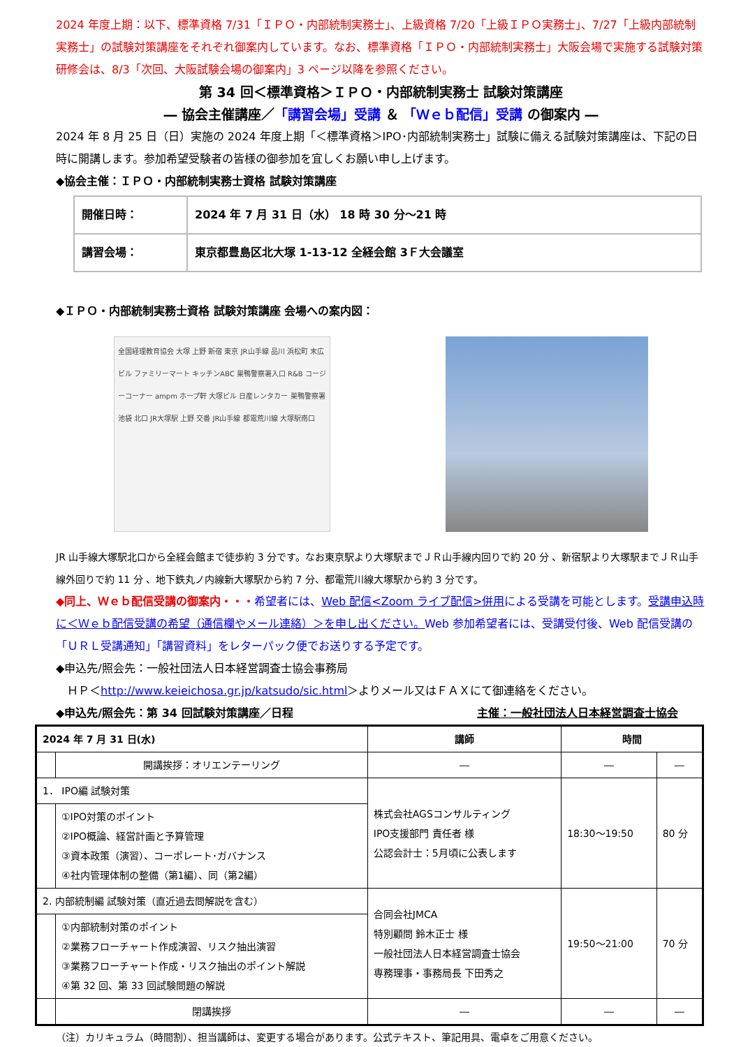2024 年度上期：以下、標準資格 7/31「ＩＰＯ・内部統制実務士」、上級資格 7/20「上級ＩＰＯ実務士」、7/27「上級内部統制実務士」の試験対策講座をそれぞれ御案内しています。なお、標準資格「ＩＰＯ・内部統制実務士」大阪会場で実施する試験対策研修会は、8/3「次回、大阪試験会場の御案内」3 ページ以降を参照ください。
第 34 回＜標準資格＞ＩＰＯ・内部統制実務士 試験対策講座
― 協会主催講座／「講習会場」受講 ＆ 「Ｗｅｂ配信」受講 の御案内 ―
2024 年 8 月 25 日（日）実施の 2024 年度上期「＜標準資格＞IPO･内部統制実務士」試験に備える試験対策講座は、下記の日時に開講します。参加希望受験者の皆様の御参加を宜しくお願い申し上げます。
◆協会主催：ＩＰＯ・内部統制実務士資格 試験対策講座
| 開催日時： | 2024 年 7 月 31 日（水） 18 時 30 分～21 時 |
| 講習会場： | 東京都豊島区北大塚 1-13-12 全経会館 3Ｆ大会議室 |
◆ＩＰＯ・内部統制実務士資格 試験対策講座 会場への案内図：
全国経理教育協会 大塚 上野 新宿 東京 JR山手線 品川 浜松町 末広ビル ファミリーマート キッチンABC 巣鴨警察署入口 R&B コージーコーナー ampm ホープ軒 大塚ビル 日産レンタカー 巣鴨警察署 池袋 北口 JR大塚駅 上野 交番 JR山手線 都電荒川線 大塚駅南口
JR 山手線大塚駅北口から全経会館まで徒歩約 3 分です。なお東京駅より大塚駅までＪＲ山手線内回りで約 20 分 、新宿駅より大塚駅までＪＲ山手線外回りで約 11 分 、地下鉄丸ノ内線新大塚駅から約 7 分、都電荒川線大塚駅から約 3 分です。
◆同上、Ｗｅｂ配信受講の御案内・・・希望者には、Web 配信<Zoom ライブ配信>併用による受講を可能とします。受講申込時に＜Ｗｅｂ配信受講の希望（通信欄やメール連絡）＞を申し出ください。Web 参加希望者には、受講受付後、Web 配信受講の「ＵＲＬ受講通知」「講習資料」をレターパック便でお送りする予定です。
◆申込先/照会先：一般社団法人日本経営調査士協会事務局
　ＨＰ＜http://www.keieichosa.gr.jp/katsudo/sic.html＞よりメール又はＦＡＸにて御連絡をください。
◆申込先/照会先：第 34 回試験対策講座／日程 主催：一般社団法人日本経営調査士協会
| 2024 年 7 月 31 日(水) | | 講師 | 時間 | |
| --- | --- | --- | --- | --- |
| | 開講挨拶：オリエンテーリング | ― | ― | ― |
| 1． IPO編 試験対策 | | 株式会社AGSコンサルティング IPO支援部門 責任者 様 公認会計士：5月頃に公表します | 18:30～19:50 | 80 分 |
| | ①IPO対策のポイント ②IPO概論、経営計画と予算管理 ③資本政策（演習）、コーポレート･ガバナンス ④社内管理体制の整備（第1編）、同（第2編） | | | |
| 2. 内部統制編 試験対策（直近過去問解説を含む） | | 合同会社JMCA 特別顧問 鈴木正士 様 一般社団法人日本経営調査士協会 専務理事・事務局長 下田秀之 | 19:50～21:00 | 70 分 |
| | ①内部統制対策のポイント ②業務フローチャート作成演習、リスク抽出演習 ③業務フローチャート作成・リスク抽出のポイント解説 ④第 32 回、第 33 回試験問題の解説 | | | |
| | 閉講挨拶 | ― | ― | ― |
（注）カリキュラム（時間割）、担当講師は、変更する場合があります。公式テキスト、筆記用具、電卓をご用意ください。